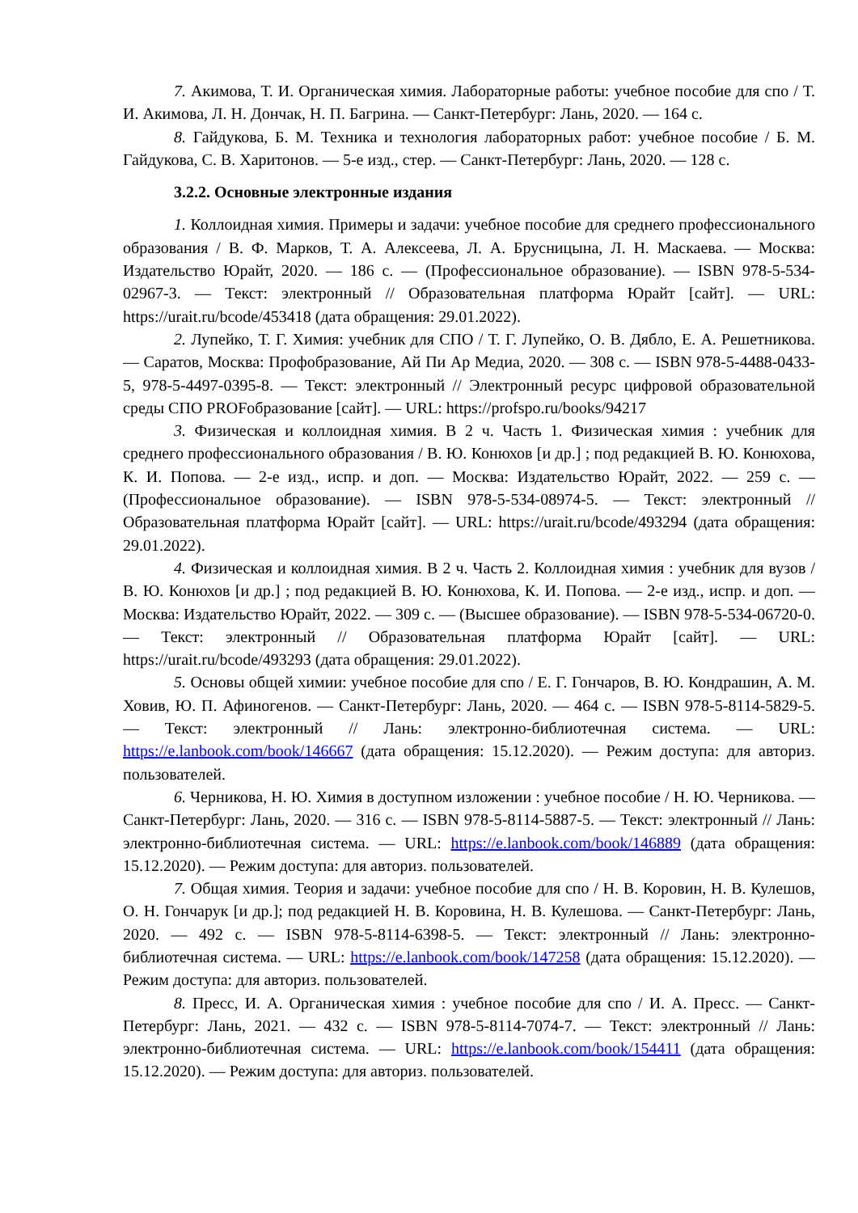7. Акимова, Т. И. Органическая химия. Лабораторные работы: учебное пособие для спо / Т. И. Акимова, Л. Н. Дончак, Н. П. Багрина. — Санкт-Петербург: Лань, 2020. — 164 с.
8. Гайдукова, Б. М. Техника и технология лабораторных работ: учебное пособие / Б. М. Гайдукова, С. В. Харитонов. — 5-е изд., стер. — Санкт-Петербург: Лань, 2020. — 128 с.
3.2.2. Основные электронные издания
1. Коллоидная химия. Примеры и задачи: учебное пособие для среднего профессионального образования / В. Ф. Марков, Т. А. Алексеева, Л. А. Брусницына, Л. Н. Маскаева. — Москва: Издательство Юрайт, 2020. — 186 с. — (Профессиональное образование). — ISBN 978-5-534-02967-3. — Текст: электронный // Образовательная платформа Юрайт [сайт]. — URL: https://urait.ru/bcode/453418 (дата обращения: 29.01.2022).
2. Лупейко, Т. Г. Химия: учебник для СПО / Т. Г. Лупейко, О. В. Дябло, Е. А. Решетникова. — Саратов, Москва: Профобразование, Ай Пи Ар Медиа, 2020. — 308 с. — ISBN 978-5-4488-0433-5, 978-5-4497-0395-8. — Текст: электронный // Электронный ресурс цифровой образовательной среды СПО PROFобразование [сайт]. — URL: https://profspo.ru/books/94217
3. Физическая и коллоидная химия. В 2 ч. Часть 1. Физическая химия : учебник для среднего профессионального образования / В. Ю. Конюхов [и др.] ; под редакцией В. Ю. Конюхова, К. И. Попова. — 2-е изд., испр. и доп. — Москва: Издательство Юрайт, 2022. — 259 с. — (Профессиональное образование). — ISBN 978-5-534-08974-5. — Текст: электронный // Образовательная платформа Юрайт [сайт]. — URL: https://urait.ru/bcode/493294 (дата обращения: 29.01.2022).
4. Физическая и коллоидная химия. В 2 ч. Часть 2. Коллоидная химия : учебник для вузов / В. Ю. Конюхов [и др.] ; под редакцией В. Ю. Конюхова, К. И. Попова. — 2-е изд., испр. и доп. — Москва: Издательство Юрайт, 2022. — 309 с. — (Высшее образование). — ISBN 978-5-534-06720-0. — Текст: электронный // Образовательная платформа Юрайт [сайт]. — URL: https://urait.ru/bcode/493293 (дата обращения: 29.01.2022).
5. Основы общей химии: учебное пособие для спо / Е. Г. Гончаров, В. Ю. Кондрашин, А. М. Ховив, Ю. П. Афиногенов. — Санкт-Петербург: Лань, 2020. — 464 с. — ISBN 978-5-8114-5829-5. — Текст: электронный // Лань: электронно-библиотечная система. — URL: https://e.lanbook.com/book/146667 (дата обращения: 15.12.2020). — Режим доступа: для авториз. пользователей.
6. Черникова, Н. Ю. Химия в доступном изложении : учебное пособие / Н. Ю. Черникова. — Санкт-Петербург: Лань, 2020. — 316 с. — ISBN 978-5-8114-5887-5. — Текст: электронный // Лань: электронно-библиотечная система. — URL: https://e.lanbook.com/book/146889 (дата обращения: 15.12.2020). — Режим доступа: для авториз. пользователей.
7. Общая химия. Теория и задачи: учебное пособие для спо / Н. В. Коровин, Н. В. Кулешов, О. Н. Гончарук [и др.]; под редакцией Н. В. Коровина, Н. В. Кулешова. — Санкт-Петербург: Лань, 2020. — 492 с. — ISBN 978-5-8114-6398-5. — Текст: электронный // Лань: электронно-библиотечная система. — URL: https://e.lanbook.com/book/147258 (дата обращения: 15.12.2020). — Режим доступа: для авториз. пользователей.
8. Пресс, И. А. Органическая химия : учебное пособие для спо / И. А. Пресс. — Санкт-Петербург: Лань, 2021. — 432 с. — ISBN 978-5-8114-7074-7. — Текст: электронный // Лань: электронно-библиотечная система. — URL: https://e.lanbook.com/book/154411 (дата обращения: 15.12.2020). — Режим доступа: для авториз. пользователей.